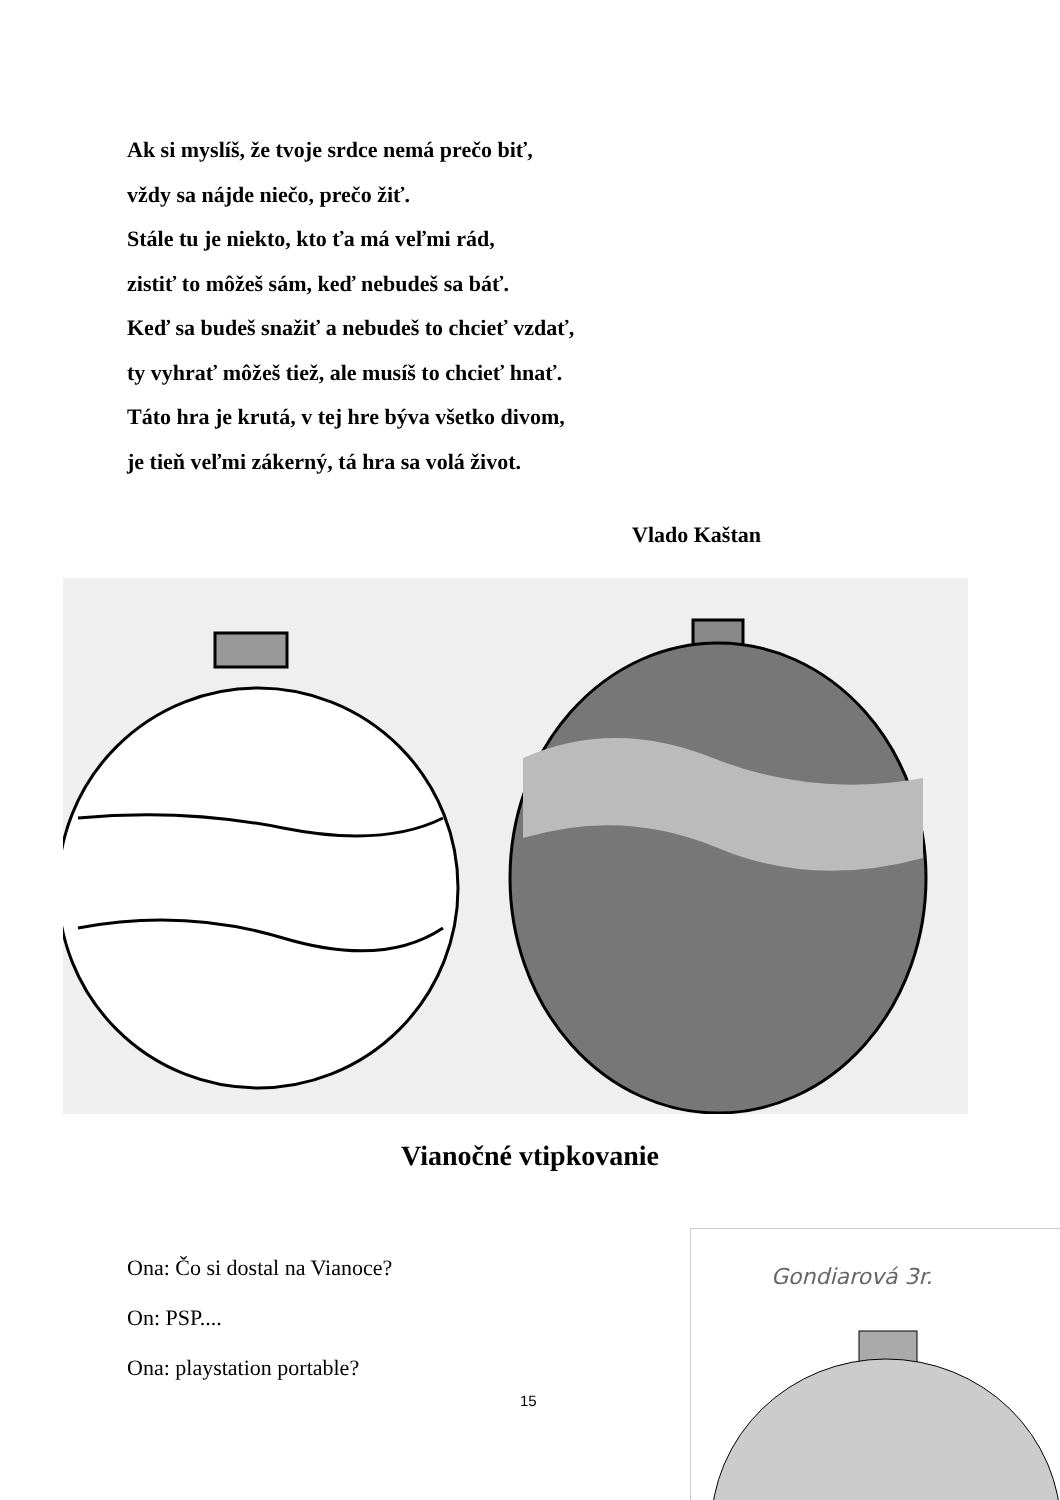Ak si myslíš, že tvoje srdce nemá prečo biť,
vždy sa nájde niečo, prečo žiť.
Stále tu je niekto, kto ťa má veľmi rád,
zistiť to môžeš sám, keď nebudeš sa báť.
Keď sa budeš snažiť a nebudeš to chcieť vzdať,
ty vyhrať môžeš tiež, ale musíš to chcieť hnať.
Táto hra je krutá, v tej hre býva všetko divom,
je tieň veľmi zákerný, tá hra sa volá život.
Vlado Kaštan
Vianočné vtipkovanie
Ona: Čo si dostal na Vianoce?
On: PSP....
Ona: playstation portable?
15
Gondiarová 3r.